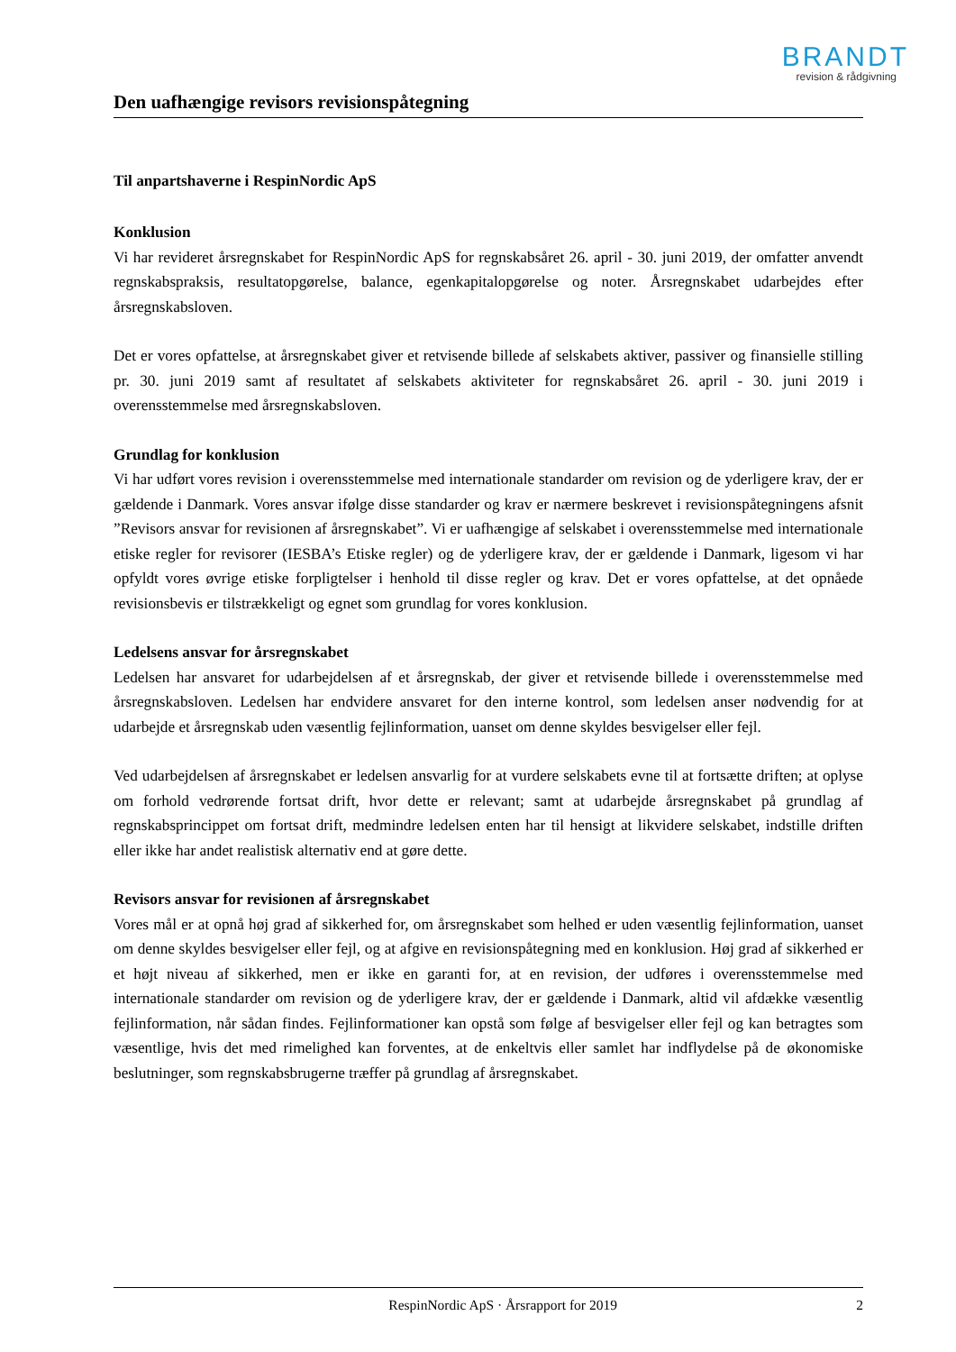BRANDT
revision & rådgivning
Den uafhængige revisors revisionspåtegning
Til anpartshaverne i RespinNordic ApS
Konklusion
Vi har revideret årsregnskabet for RespinNordic ApS for regnskabsåret 26. april - 30. juni 2019, der omfatter anvendt regnskabspraksis, resultatopgørelse, balance, egenkapitalopgørelse og noter. Årsregnskabet udarbejdes efter årsregnskabsloven.
Det er vores opfattelse, at årsregnskabet giver et retvisende billede af selskabets aktiver, passiver og finansielle stilling pr. 30. juni 2019 samt af resultatet af selskabets aktiviteter for regnskabsåret 26. april - 30. juni 2019 i overensstemmelse med årsregnskabsloven.
Grundlag for konklusion
Vi har udført vores revision i overensstemmelse med internationale standarder om revision og de yderligere krav, der er gældende i Danmark. Vores ansvar ifølge disse standarder og krav er nærmere beskrevet i revisionspåtegningens afsnit ”Revisors ansvar for revisionen af årsregnskabet”. Vi er uafhængige af selskabet i overensstemmelse med internationale etiske regler for revisorer (IESBA’s Etiske regler) og de yderligere krav, der er gældende i Danmark, ligesom vi har opfyldt vores øvrige etiske forpligtelser i henhold til disse regler og krav. Det er vores opfattelse, at det opnåede revisionsbevis er tilstrækkeligt og egnet som grundlag for vores konklusion.
Ledelsens ansvar for årsregnskabet
Ledelsen har ansvaret for udarbejdelsen af et årsregnskab, der giver et retvisende billede i overensstemmelse med årsregnskabsloven. Ledelsen har endvidere ansvaret for den interne kontrol, som ledelsen anser nødvendig for at udarbejde et årsregnskab uden væsentlig fejlinformation, uanset om denne skyldes besvigelser eller fejl.
Ved udarbejdelsen af årsregnskabet er ledelsen ansvarlig for at vurdere selskabets evne til at fortsætte driften; at oplyse om forhold vedrørende fortsat drift, hvor dette er relevant; samt at udarbejde årsregnskabet på grundlag af regnskabsprincippet om fortsat drift, medmindre ledelsen enten har til hensigt at likvidere selskabet, indstille driften eller ikke har andet realistisk alternativ end at gøre dette.
Revisors ansvar for revisionen af årsregnskabet
Vores mål er at opnå høj grad af sikkerhed for, om årsregnskabet som helhed er uden væsentlig fejlinformation, uanset om denne skyldes besvigelser eller fejl, og at afgive en revisionspåtegning med en konklusion. Høj grad af sikkerhed er et højt niveau af sikkerhed, men er ikke en garanti for, at en revision, der udføres i overensstemmelse med internationale standarder om revision og de yderligere krav, der er gældende i Danmark, altid vil afdække væsentlig fejlinformation, når sådan findes. Fejlinformationer kan opstå som følge af besvigelser eller fejl og kan betragtes som væsentlige, hvis det med rimelighed kan forventes, at de enkeltvis eller samlet har indflydelse på de økonomiske beslutninger, som regnskabsbrugerne træffer på grundlag af årsregnskabet.
RespinNordic ApS · Årsrapport for 2019 2